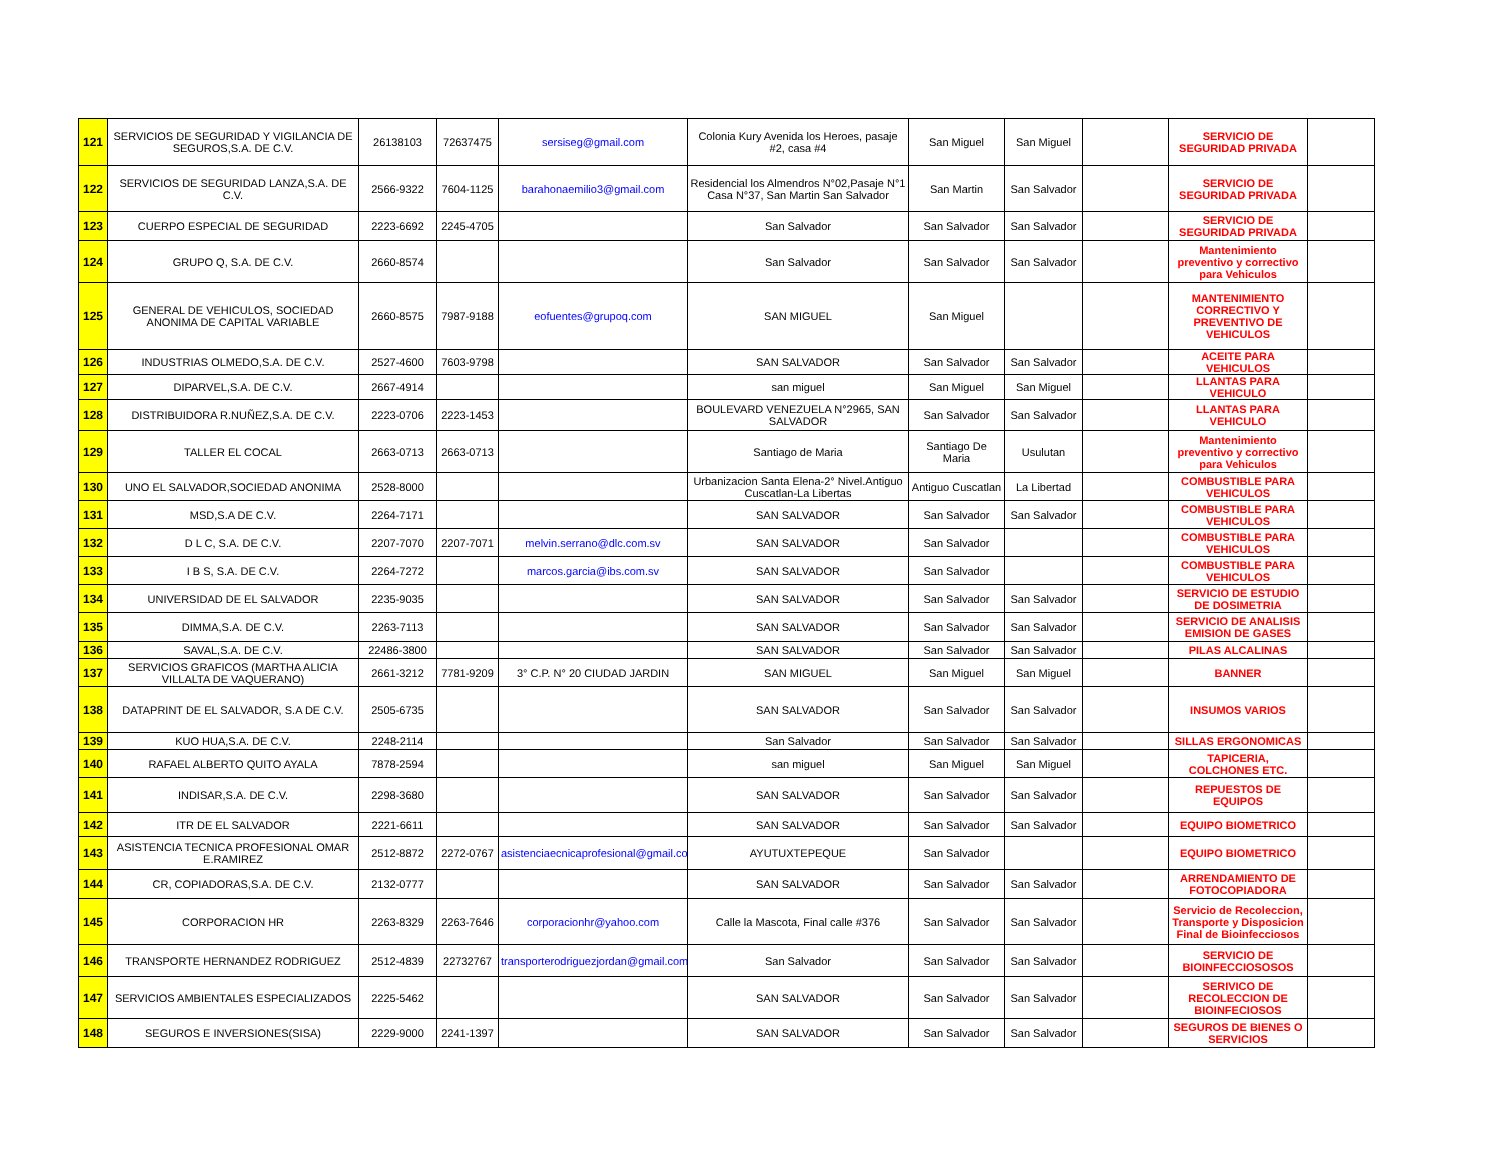| 121 | SERVICIOS DE SEGURIDAD Y VIGILANCIA DE SEGUROS,S.A. DE C.V. | 26138103 | 72637475 | sersiseg@gmail.com | Colonia Kury Avenida los Heroes, pasaje #2, casa #4 | San Miguel | San Miguel | | SERVICIO DE SEGURIDAD PRIVADA | |
| 122 | SERVICIOS DE SEGURIDAD LANZA,S.A. DE C.V. | 2566-9322 | 7604-1125 | barahonaemilio3@gmail.com | Residencial los Almendros N°02,Pasaje N°1 Casa N°37, San Martin San Salvador | San Martin | San Salvador | | SERVICIO DE SEGURIDAD PRIVADA | |
| 123 | CUERPO ESPECIAL DE SEGURIDAD | 2223-6692 | 2245-4705 | | San Salvador | San Salvador | San Salvador | | SERVICIO DE SEGURIDAD PRIVADA | |
| 124 | GRUPO Q, S.A. DE C.V. | 2660-8574 | | | San Salvador | San Salvador | San Salvador | | Mantenimiento preventivo y correctivo para Vehiculos | |
| 125 | GENERAL DE VEHICULOS, SOCIEDAD ANONIMA DE CAPITAL VARIABLE | 2660-8575 | 7987-9188 | eofuentes@grupoq.com | SAN MIGUEL | San Miguel | | | MANTENIMIENTO CORRECTIVO Y PREVENTIVO DE VEHICULOS | |
| 126 | INDUSTRIAS OLMEDO,S.A. DE C.V. | 2527-4600 | 7603-9798 | | SAN SALVADOR | San Salvador | San Salvador | | ACEITE PARA VEHICULOS | |
| 127 | DIPARVEL,S.A. DE C.V. | 2667-4914 | | | san miguel | San Miguel | San Miguel | | LLANTAS PARA VEHICULO | |
| 128 | DISTRIBUIDORA R.NUÑEZ,S.A. DE C.V. | 2223-0706 | 2223-1453 | | BOULEVARD VENEZUELA N°2965, SAN SALVADOR | San Salvador | San Salvador | | LLANTAS PARA VEHICULO | |
| 129 | TALLER EL COCAL | 2663-0713 | 2663-0713 | | Santiago de Maria | Santiago De Maria | Usulutan | | Mantenimiento preventivo y correctivo para Vehiculos | |
| 130 | UNO EL SALVADOR,SOCIEDAD ANONIMA | 2528-8000 | | | Urbanizacion Santa Elena-2° Nivel.Antiguo Cuscatlan-La Libertas | Antiguo Cuscatlan | La Libertad | | COMBUSTIBLE PARA VEHICULOS | |
| 131 | MSD,S.A DE C.V. | 2264-7171 | | | SAN SALVADOR | San Salvador | San Salvador | | COMBUSTIBLE PARA VEHICULOS | |
| 132 | D L C, S.A. DE C.V. | 2207-7070 | 2207-7071 | melvin.serrano@dlc.com.sv | SAN SALVADOR | San Salvador | | | COMBUSTIBLE PARA VEHICULOS | |
| 133 | I B S, S.A. DE C.V. | 2264-7272 | | marcos.garcia@ibs.com.sv | SAN SALVADOR | San Salvador | | | COMBUSTIBLE PARA VEHICULOS | |
| 134 | UNIVERSIDAD DE EL SALVADOR | 2235-9035 | | | SAN SALVADOR | San Salvador | San Salvador | | SERVICIO DE ESTUDIO DE DOSIMETRIA | |
| 135 | DIMMA,S.A. DE C.V. | 2263-7113 | | | SAN SALVADOR | San Salvador | San Salvador | | SERVICIO DE ANALISIS EMISION DE GASES | |
| 136 | SAVAL,S.A. DE C.V. | 22486-3800 | | | SAN SALVADOR | San Salvador | San Salvador | | PILAS ALCALINAS | |
| 137 | SERVICIOS GRAFICOS (MARTHA ALICIA VILLALTA DE VAQUERANO) | 2661-3212 | 7781-9209 | 3° C.P. N° 20 CIUDAD JARDIN | SAN MIGUEL | San Miguel | San Miguel | | BANNER | |
| 138 | DATAPRINT DE EL SALVADOR, S.A DE C.V. | 2505-6735 | | | SAN SALVADOR | San Salvador | San Salvador | | INSUMOS VARIOS | |
| 139 | KUO HUA,S.A. DE C.V. | 2248-2114 | | | San Salvador | San Salvador | San Salvador | | SILLAS ERGONOMICAS | |
| 140 | RAFAEL ALBERTO QUITO AYALA | 7878-2594 | | | san miguel | San Miguel | San Miguel | | TAPICERIA, COLCHONES ETC. | |
| 141 | INDISAR,S.A. DE C.V. | 2298-3680 | | | SAN SALVADOR | San Salvador | San Salvador | | REPUESTOS DE EQUIPOS | |
| 142 | ITR DE EL SALVADOR | 2221-6611 | | | SAN SALVADOR | San Salvador | San Salvador | | EQUIPO BIOMETRICO | |
| 143 | ASISTENCIA TECNICA PROFESIONAL OMAR E.RAMIREZ | 2512-8872 | 2272-0767 | asistenciaecnicaprofesional@gmail.co | AYUTUXTEPEQUE | San Salvador | | | EQUIPO BIOMETRICO | |
| 144 | CR, COPIADORAS,S.A. DE C.V. | 2132-0777 | | | SAN SALVADOR | San Salvador | San Salvador | | ARRENDAMIENTO DE FOTOCOPIADORA | |
| 145 | CORPORACION HR | 2263-8329 | 2263-7646 | corporacionhr@yahoo.com | Calle la Mascota, Final calle #376 | San Salvador | San Salvador | | Servicio de Recoleccion, Transporte y Disposicion Final de Bioinfecciosos | |
| 146 | TRANSPORTE HERNANDEZ RODRIGUEZ | 2512-4839 | 22732767 | transporterodriguezjordan@gmail.com | San Salvador | San Salvador | San Salvador | | SERVICIO DE BIOINFECCIOSOSOS | |
| 147 | SERVICIOS AMBIENTALES ESPECIALIZADOS | 2225-5462 | | | SAN SALVADOR | San Salvador | San Salvador | | SERIVICO DE RECOLECCION DE BIOINFECIOSOS | |
| 148 | SEGUROS E INVERSIONES(SISA) | 2229-9000 | 2241-1397 | | SAN SALVADOR | San Salvador | San Salvador | | SEGUROS DE BIENES O SERVICIOS | |